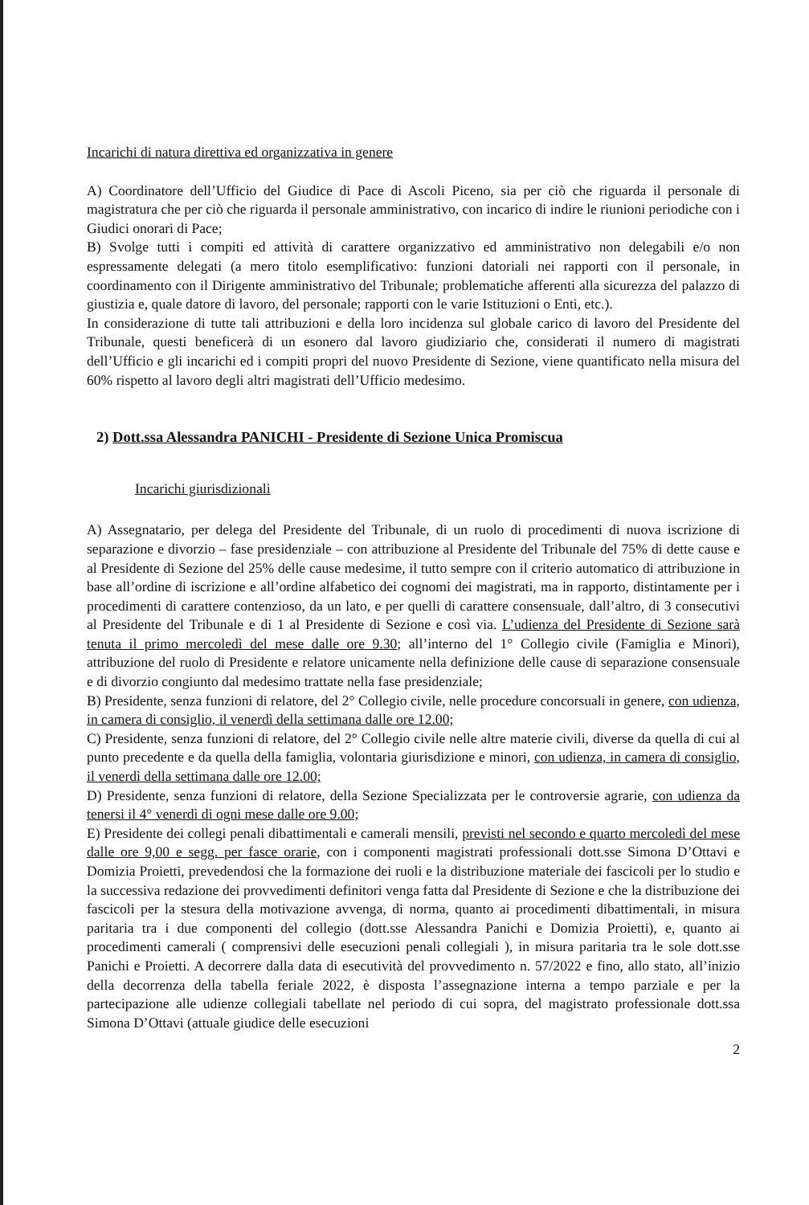Incarichi di natura direttiva ed organizzativa in genere
A) Coordinatore dell’Ufficio del Giudice di Pace di Ascoli Piceno, sia per ciò che riguarda il personale di magistratura che per ciò che riguarda il personale amministrativo, con incarico di indire le riunioni periodiche con i Giudici onorari di Pace;
B) Svolge tutti i compiti ed attività di carattere organizzativo ed amministrativo non delegabili e/o non espressamente delegati (a mero titolo esemplificativo: funzioni datoriali nei rapporti con il personale, in coordinamento con il Dirigente amministrativo del Tribunale; problematiche afferenti alla sicurezza del palazzo di giustizia e, quale datore di lavoro, del personale; rapporti con le varie Istituzioni o Enti, etc.).
In considerazione di tutte tali attribuzioni e della loro incidenza sul globale carico di lavoro del Presidente del Tribunale, questi beneficerà di un esonero dal lavoro giudiziario che, considerati il numero di magistrati dell’Ufficio e gli incarichi ed i compiti propri del nuovo Presidente di Sezione, viene quantificato nella misura del 60% rispetto al lavoro degli altri magistrati dell’Ufficio medesimo.
2) Dott.ssa Alessandra PANICHI - Presidente di Sezione Unica Promiscua
Incarichi giurisdizionali
A) Assegnatario, per delega del Presidente del Tribunale, di un ruolo di procedimenti di nuova iscrizione di separazione e divorzio – fase presidenziale – con attribuzione al Presidente del Tribunale del 75% di dette cause e al Presidente di Sezione del 25% delle cause medesime, il tutto sempre con il criterio automatico di attribuzione in base all’ordine di iscrizione e all’ordine alfabetico dei cognomi dei magistrati, ma in rapporto, distintamente per i procedimenti di carattere contenzioso, da un lato, e per quelli di carattere consensuale, dall’altro, di 3 consecutivi al Presidente del Tribunale e di 1 al Presidente di Sezione e così via. L’udienza del Presidente di Sezione sarà tenuta il primo mercoledì del mese dalle ore 9.30; all’interno del 1° Collegio civile (Famiglia e Minori), attribuzione del ruolo di Presidente e relatore unicamente nella definizione delle cause di separazione consensuale e di divorzio congiunto dal medesimo trattate nella fase presidenziale;
B) Presidente, senza funzioni di relatore, del 2° Collegio civile, nelle procedure concorsuali in genere, con udienza, in camera di consiglio, il venerdì della settimana dalle ore 12.00;
C) Presidente, senza funzioni di relatore, del 2° Collegio civile nelle altre materie civili, diverse da quella di cui al punto precedente e da quella della famiglia, volontaria giurisdizione e minori, con udienza, in camera di consiglio, il venerdì della settimana dalle ore 12.00;
D) Presidente, senza funzioni di relatore, della Sezione Specializzata per le controversie agrarie, con udienza da tenersi il 4° venerdì di ogni mese dalle ore 9.00;
E) Presidente dei collegi penali dibattimentali e camerali mensili, previsti nel secondo e quarto mercoledì del mese dalle ore 9,00 e segg. per fasce orarie, con i componenti magistrati professionali dott.sse Simona D’Ottavi e Domizia Proietti, prevedendosi che la formazione dei ruoli e la distribuzione materiale dei fascicoli per lo studio e la successiva redazione dei provvedimenti definitori venga fatta dal Presidente di Sezione e che la distribuzione dei fascicoli per la stesura della motivazione avvenga, di norma, quanto ai procedimenti dibattimentali, in misura paritaria tra i due componenti del collegio (dott.sse Alessandra Panichi e Domizia Proietti), e, quanto ai procedimenti camerali ( comprensivi delle esecuzioni penali collegiali ), in misura paritaria tra le sole dott.sse Panichi e Proietti. A decorrere dalla data di esecutività del provvedimento n. 57/2022 e fino, allo stato, all’inizio della decorrenza della tabella feriale 2022, è disposta l’assegnazione interna a tempo parziale e per la partecipazione alle udienze collegiali tabellate nel periodo di cui sopra, del magistrato professionale dott.ssa Simona D’Ottavi (attuale giudice delle esecuzioni
2